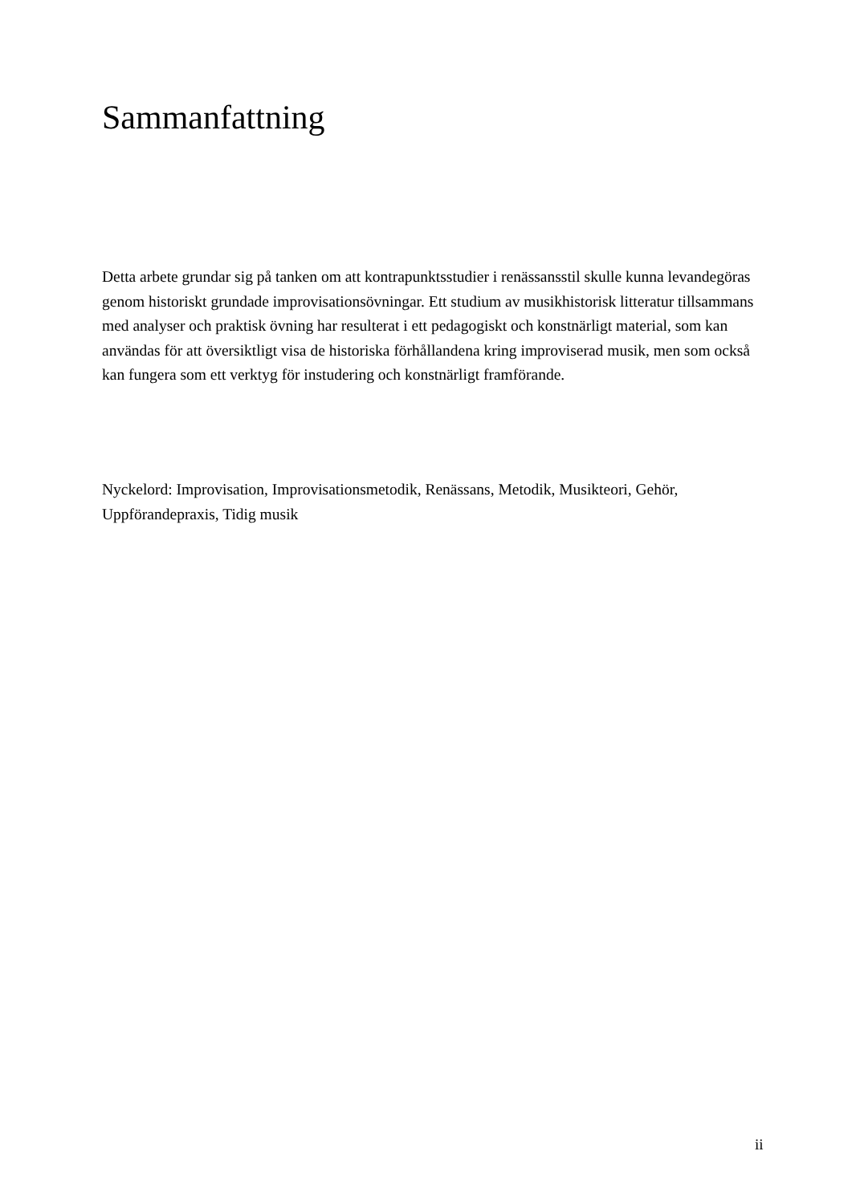Sammanfattning
Detta arbete grundar sig på tanken om att kontrapunktsstudier i renässansstil skulle kunna levandegöras genom historiskt grundade improvisationsövningar. Ett studium av musikhistorisk litteratur tillsammans med analyser och praktisk övning har resulterat i ett pedagogiskt och konstnärligt material, som kan användas för att översiktligt visa de historiska förhållandena kring improviserad musik, men som också kan fungera som ett verktyg för instudering och konstnärligt framförande.
Nyckelord: Improvisation, Improvisationsmetodik, Renässans, Metodik, Musikteori, Gehör, Uppförandepraxis, Tidig musik
ii